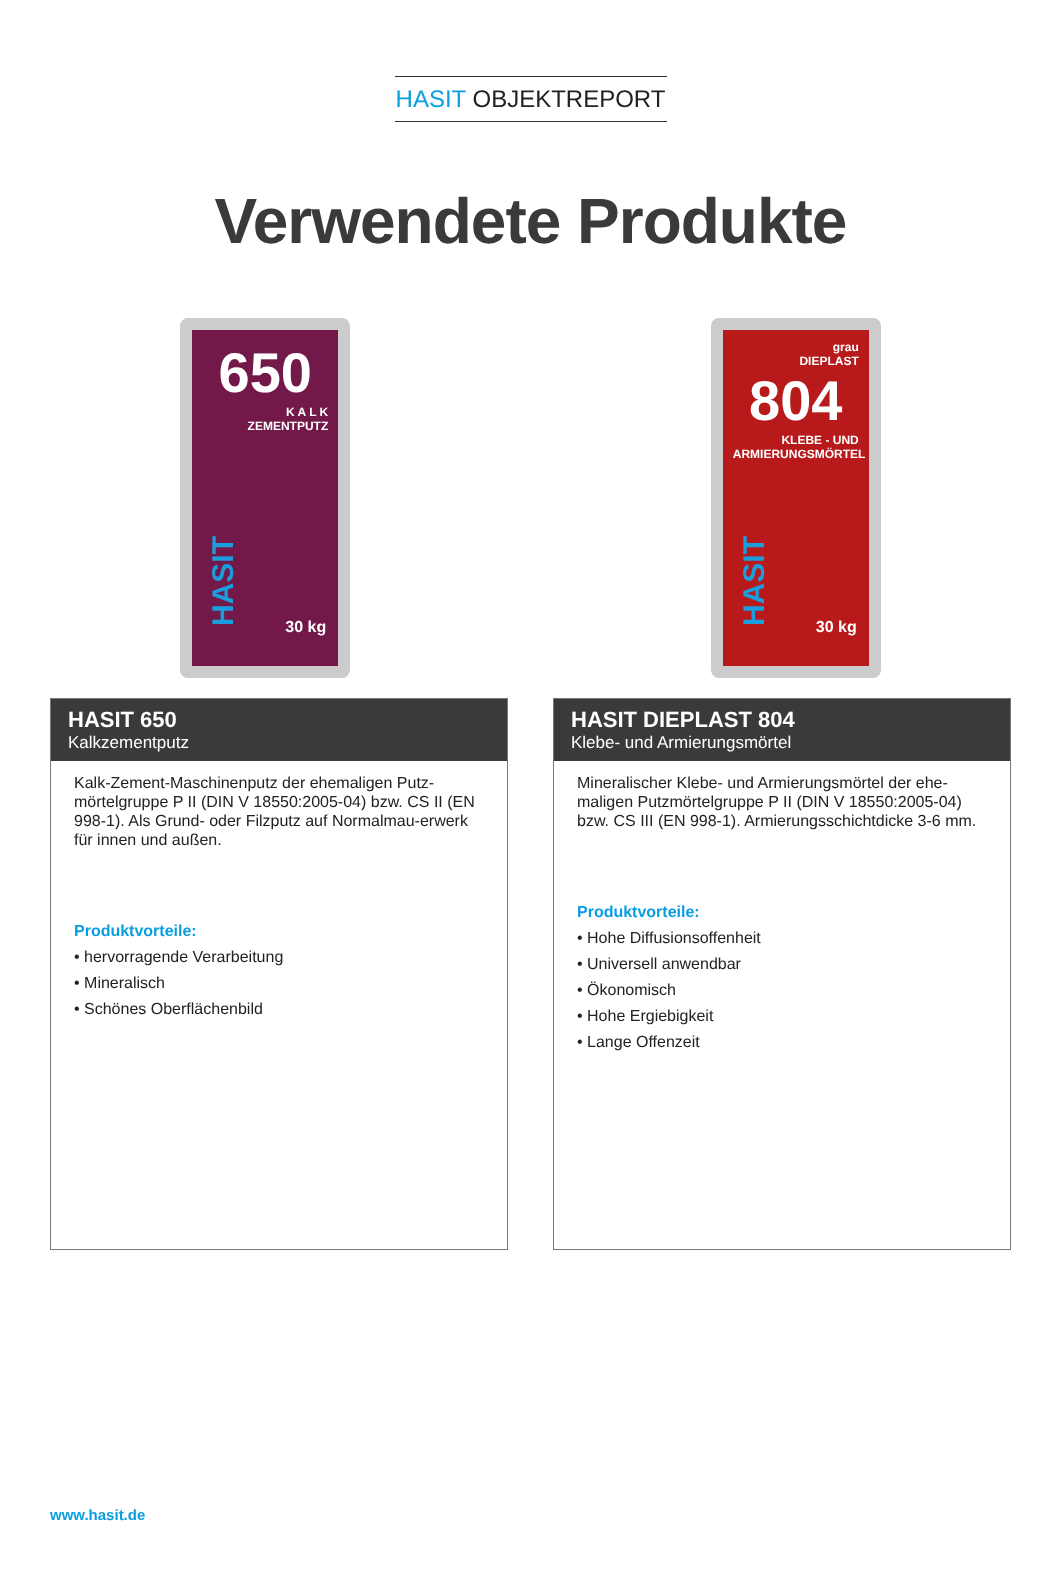HASIT OBJEKTREPORT
Verwendete Produkte
650
K A L K
ZEMENTPUTZ
HASIT
30 kg
grau
DIEPLAST
804
KLEBE - UND
ARMIERUNGSMÖRTEL
HASIT
30 kg
HASIT 650
Kalkzementputz
Kalk-Zement-Maschinenputz der ehemaligen Putz-mörtelgruppe P II (DIN V 18550:2005-04) bzw. CS II (EN 998-1). Als Grund- oder Filzputz auf Normalmau-erwerk für innen und außen.
Produktvorteile:
• hervorragende Verarbeitung
• Mineralisch
• Schönes Oberflächenbild
HASIT DIEPLAST 804
Klebe- und Armierungsmörtel
Mineralischer Klebe- und Armierungsmörtel der ehe-maligen Putzmörtelgruppe P II (DIN V 18550:2005-04) bzw. CS III (EN 998-1). Armierungsschichtdicke 3-6 mm.
Produktvorteile:
• Hohe Diffusionsoffenheit
• Universell anwendbar
• Ökonomisch
• Hohe Ergiebigkeit
• Lange Offenzeit
www.hasit.de